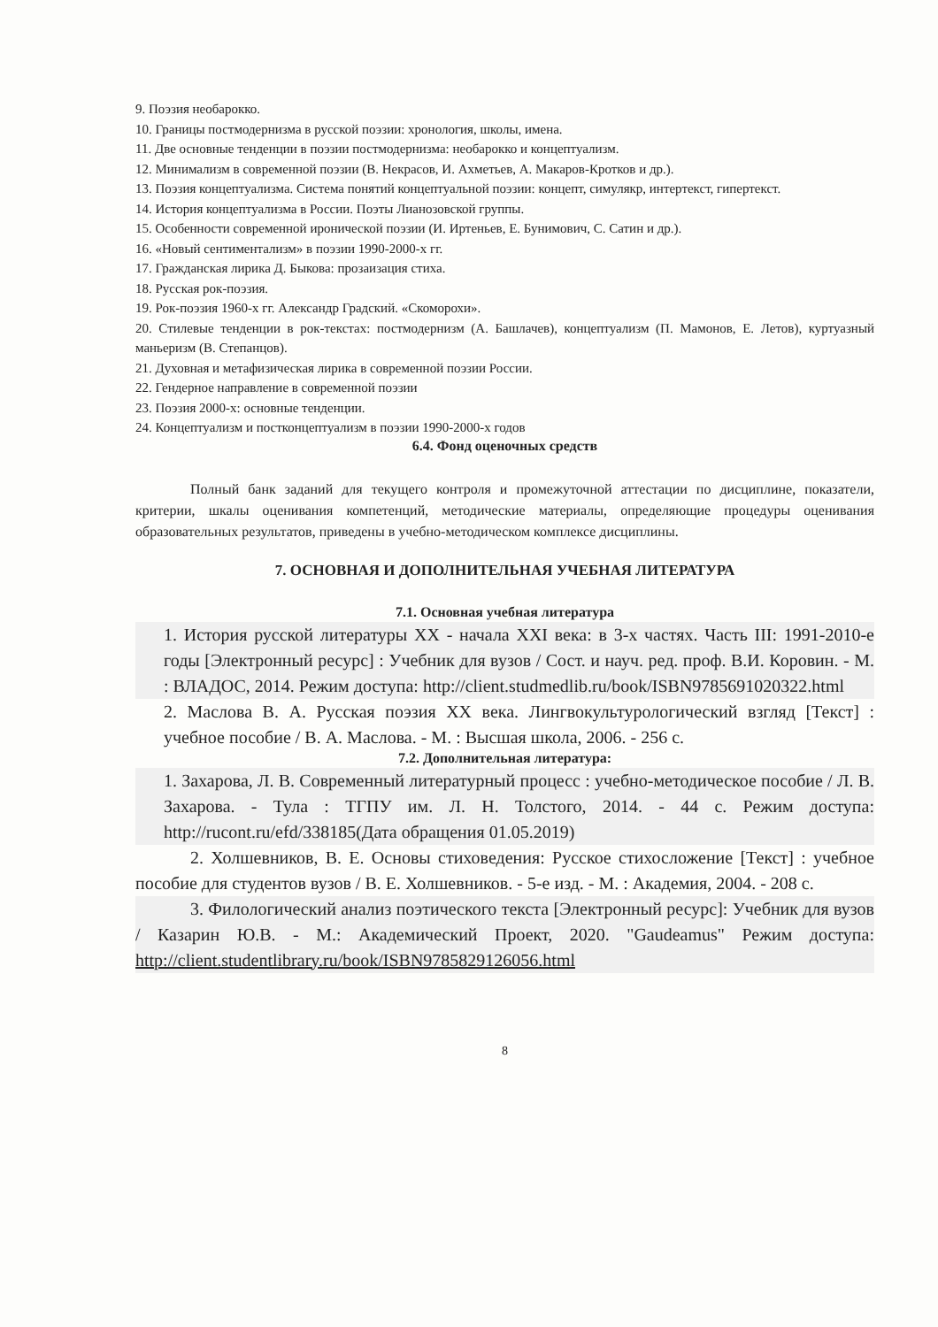9. Поэзия необарокко.
10. Границы постмодернизма в русской поэзии: хронология, школы, имена.
11. Две основные тенденции в поэзии постмодернизма: необарокко и концептуализм.
12. Минимализм в современной поэзии (В. Некрасов, И. Ахметьев, А. Макаров-Кротков и др.).
13. Поэзия концептуализма. Система понятий концептуальной поэзии: концепт, симулякр, интертекст, гипертекст.
14. История концептуализма в России. Поэты Лианозовской группы.
15. Особенности современной иронической поэзии (И. Иртеньев, Е. Бунимович, С. Сатин и др.).
16. «Новый сентиментализм» в поэзии 1990-2000-х гг.
17. Гражданская лирика Д. Быкова: прозаизация стиха.
18. Русская рок-поэзия.
19. Рок-поэзия 1960-х гг. Александр Градский. «Скоморохи».
20. Стилевые тенденции в рок-текстах: постмодернизм (А. Башлачев), концептуализм (П. Мамонов, Е. Летов), куртуазный маньеризм (В. Степанцов).
21. Духовная и метафизическая лирика в современной поэзии России.
22. Гендерное направление в современной поэзии
23. Поэзия 2000-х: основные тенденции.
24. Концептуализм и постконцептуализм в поэзии 1990-2000-х годов
6.4. Фонд оценочных средств
Полный банк заданий для текущего контроля и промежуточной аттестации по дисциплине, показатели, критерии, шкалы оценивания компетенций, методические материалы, определяющие процедуры оценивания образовательных результатов, приведены в учебно-методическом комплексе дисциплины.
7. ОСНОВНАЯ И ДОПОЛНИТЕЛЬНАЯ УЧЕБНАЯ ЛИТЕРАТУРА
7.1. Основная учебная литература
1. История русской литературы XX - начала XXI века: в 3-х частях. Часть III: 1991-2010-е годы [Электронный ресурс] : Учебник для вузов / Сост. и науч. ред. проф. В.И. Коровин. - М. : ВЛАДОС, 2014. Режим доступа: http://client.studmedlib.ru/book/ISBN9785691020322.html
2. Маслова В. А. Русская поэзия XX века. Лингвокультурологический взгляд [Текст] : учебное пособие / В. А. Маслова. - М. : Высшая школа, 2006. - 256 с.
7.2. Дополнительная литература:
1. Захарова, Л. В. Современный литературный процесс : учебно-методическое пособие / Л. В. Захарова. - Тула : ТГПУ им. Л. Н. Толстого, 2014. - 44 с. Режим доступа: http://rucont.ru/efd/338185(Дата обращения 01.05.2019)
2. Холшевников, В. Е. Основы стиховедения: Русское стихосложение [Текст] : учебное пособие для студентов вузов / В. Е. Холшевников. - 5-е изд. - М. : Академия, 2004. - 208 с.
3. Филологический анализ поэтического текста [Электронный ресурс]: Учебник для вузов / Казарин Ю.В. - М.: Академический Проект, 2020. "Gaudeamus" Режим доступа: http://client.studentlibrary.ru/book/ISBN9785829126056.html
8